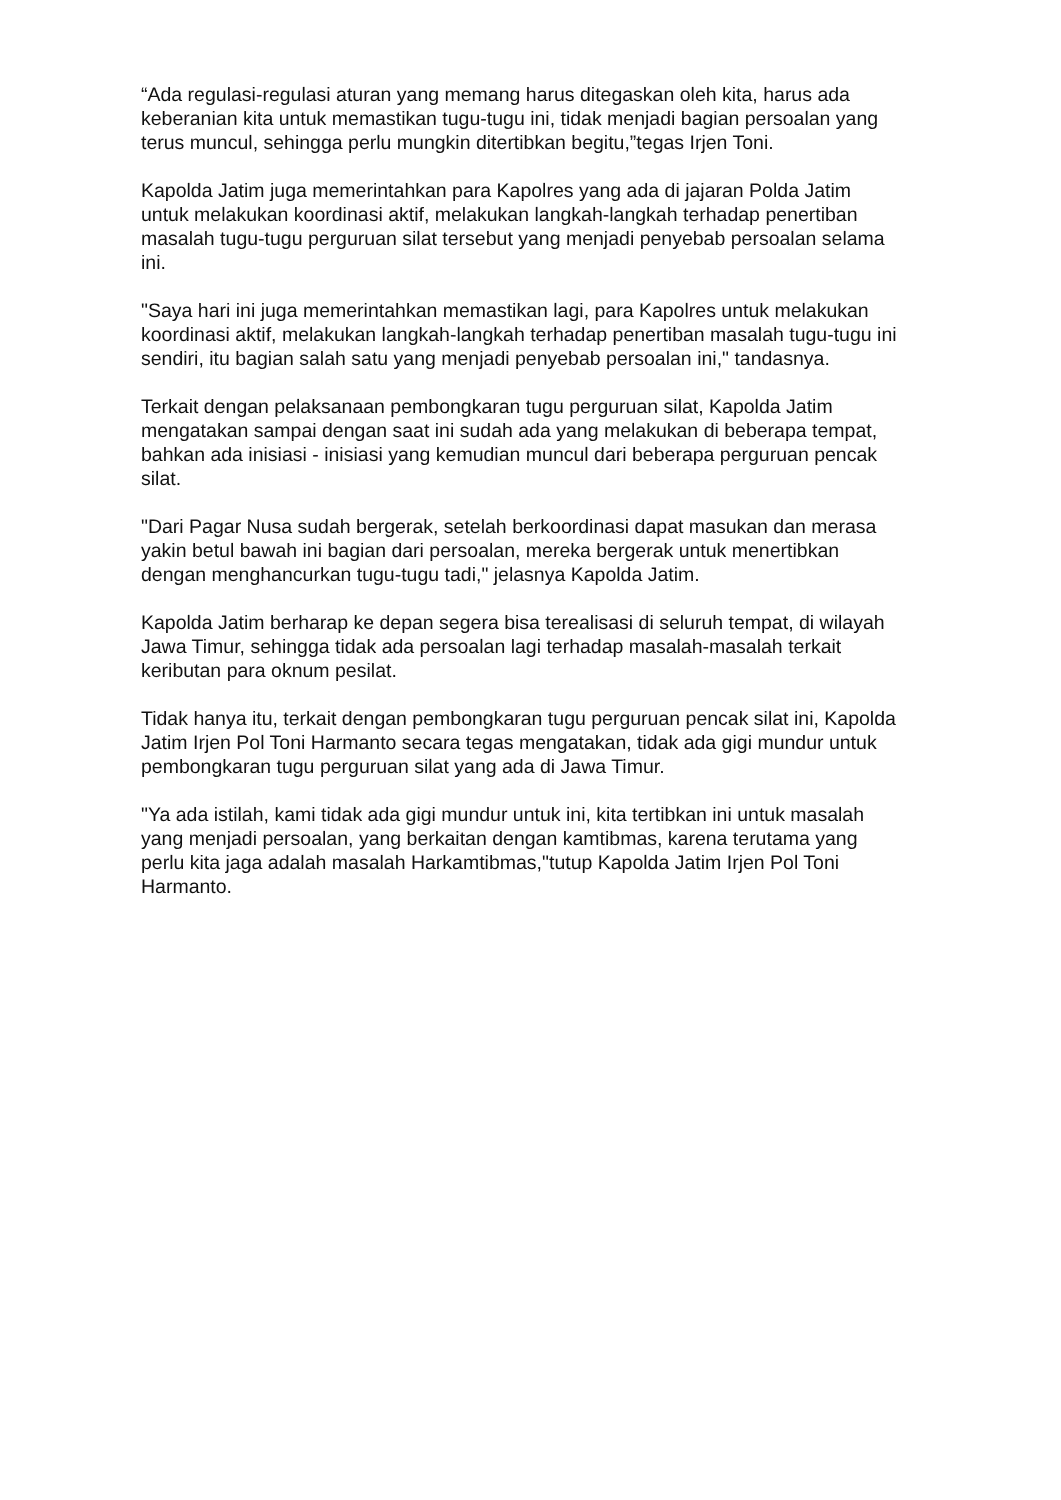“Ada regulasi-regulasi aturan yang memang harus ditegaskan oleh kita, harus ada keberanian kita untuk memastikan tugu-tugu ini, tidak menjadi bagian persoalan yang terus muncul, sehingga perlu mungkin ditertibkan begitu,”tegas Irjen Toni.
Kapolda Jatim juga memerintahkan para Kapolres yang ada di jajaran Polda Jatim untuk melakukan koordinasi aktif, melakukan langkah-langkah terhadap penertiban masalah tugu-tugu perguruan silat tersebut yang menjadi penyebab persoalan selama ini.
"Saya hari ini juga memerintahkan memastikan lagi, para Kapolres untuk melakukan koordinasi aktif, melakukan langkah-langkah terhadap penertiban masalah tugu-tugu ini sendiri, itu bagian salah satu yang menjadi penyebab persoalan ini," tandasnya.
Terkait dengan pelaksanaan pembongkaran tugu perguruan silat, Kapolda Jatim mengatakan sampai dengan saat ini sudah ada yang melakukan di beberapa tempat, bahkan ada inisiasi - inisiasi yang kemudian muncul dari beberapa perguruan pencak silat.
"Dari Pagar Nusa sudah bergerak, setelah berkoordinasi dapat masukan dan merasa yakin betul bawah ini bagian dari persoalan, mereka bergerak untuk menertibkan dengan menghancurkan tugu-tugu tadi," jelasnya Kapolda Jatim.
Kapolda Jatim berharap ke depan segera bisa terealisasi di seluruh tempat, di wilayah Jawa Timur, sehingga tidak ada persoalan lagi terhadap masalah-masalah terkait keributan para oknum pesilat.
Tidak hanya itu, terkait dengan pembongkaran tugu perguruan pencak silat ini, Kapolda Jatim Irjen Pol Toni Harmanto secara tegas mengatakan, tidak ada gigi mundur untuk pembongkaran tugu perguruan silat yang ada di Jawa Timur.
"Ya ada istilah, kami tidak ada gigi mundur untuk ini, kita tertibkan ini untuk masalah yang menjadi persoalan, yang berkaitan dengan kamtibmas, karena terutama yang perlu kita jaga adalah masalah Harkamtibmas,"tutup Kapolda Jatim Irjen Pol Toni Harmanto.